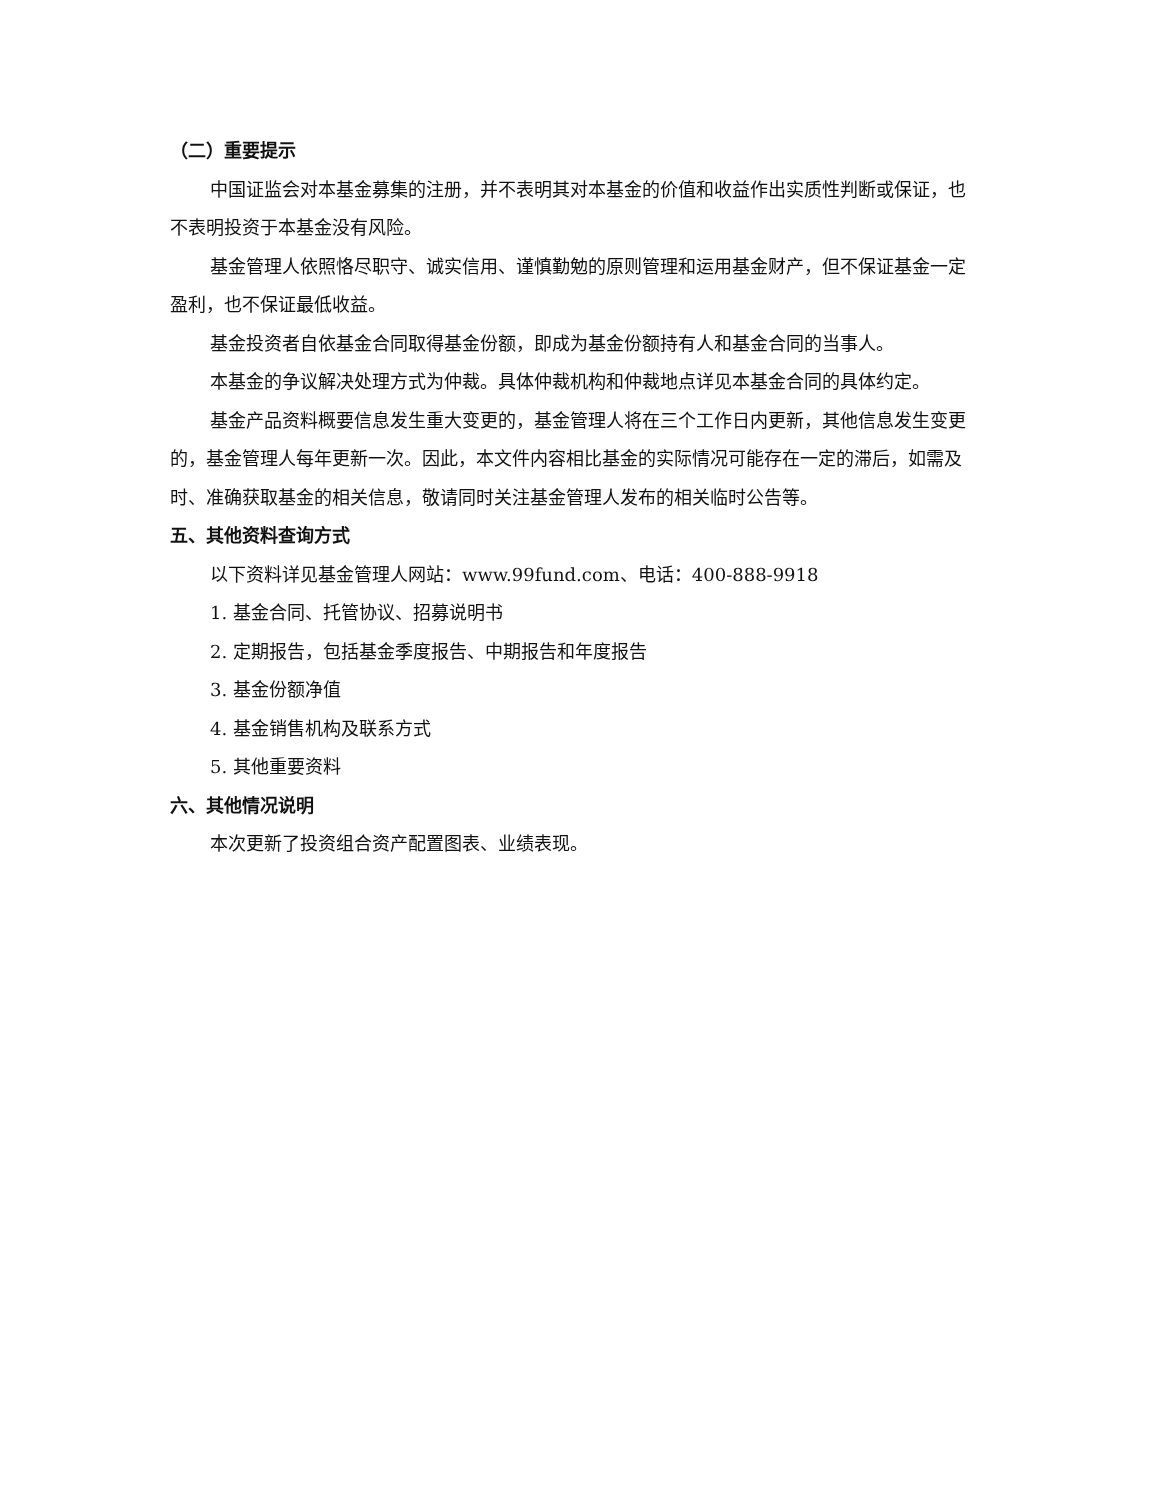（二）重要提示
中国证监会对本基金募集的注册，并不表明其对本基金的价值和收益作出实质性判断或保证，也不表明投资于本基金没有风险。
基金管理人依照恪尽职守、诚实信用、谨慎勤勉的原则管理和运用基金财产，但不保证基金一定盈利，也不保证最低收益。
基金投资者自依基金合同取得基金份额，即成为基金份额持有人和基金合同的当事人。
本基金的争议解决处理方式为仲裁。具体仲裁机构和仲裁地点详见本基金合同的具体约定。
基金产品资料概要信息发生重大变更的，基金管理人将在三个工作日内更新，其他信息发生变更的，基金管理人每年更新一次。因此，本文件内容相比基金的实际情况可能存在一定的滞后，如需及时、准确获取基金的相关信息，敬请同时关注基金管理人发布的相关临时公告等。
五、其他资料查询方式
以下资料详见基金管理人网站：www.99fund.com、电话：400-888-9918
1. 基金合同、托管协议、招募说明书
2. 定期报告，包括基金季度报告、中期报告和年度报告
3. 基金份额净值
4. 基金销售机构及联系方式
5. 其他重要资料
六、其他情况说明
本次更新了投资组合资产配置图表、业绩表现。